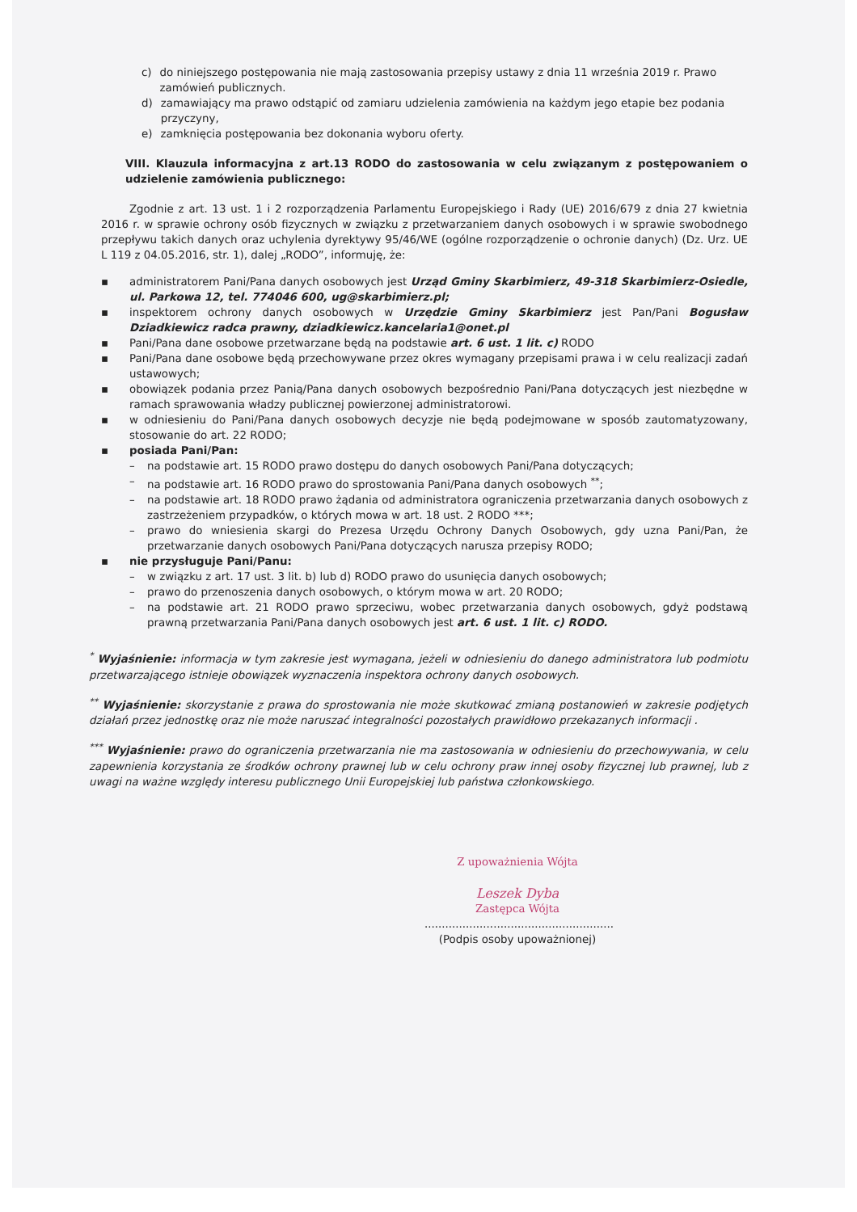c) do niniejszego postępowania nie mają zastosowania przepisy ustawy z dnia 11 września 2019 r. Prawo zamówień publicznych.
d) zamawiający ma prawo odstąpić od zamiaru udzielenia zamówienia na każdym jego etapie bez podania przyczyny,
e) zamknięcia postępowania bez dokonania wyboru oferty.
VIII. Klauzula informacyjna z art.13 RODO do zastosowania w celu związanym z postępowaniem o udzielenie zamówienia publicznego:
Zgodnie z art. 13 ust. 1 i 2 rozporządzenia Parlamentu Europejskiego i Rady (UE) 2016/679 z dnia 27 kwietnia 2016 r. w sprawie ochrony osób fizycznych w związku z przetwarzaniem danych osobowych i w sprawie swobodnego przepływu takich danych oraz uchylenia dyrektywy 95/46/WE (ogólne rozporządzenie o ochronie danych) (Dz. Urz. UE L 119 z 04.05.2016, str. 1), dalej „RODO”, informuję, że:
▪ administratorem Pani/Pana danych osobowych jest Urząd Gminy Skarbimierz, 49-318 Skarbimierz-Osiedle, ul. Parkowa 12, tel. 774046 600, ug@skarbimierz.pl;
▪ inspektorem ochrony danych osobowych w Urzędzie Gminy Skarbimierz jest Pan/Pani Bogusław Dziadkiewicz radca prawny, dziadkiewicz.kancelaria1@onet.pl
▪ Pani/Pana dane osobowe przetwarzane będą na podstawie art. 6 ust. 1 lit. c) RODO
▪ Pani/Pana dane osobowe będą przechowywane przez okres wymagany przepisami prawa i w celu realizacji zadań ustawowych;
▪ obowiązek podania przez Panią/Pana danych osobowych bezpośrednio Pani/Pana dotyczących jest niezbędne w ramach sprawowania władzy publicznej powierzonej administratorowi.
▪ w odniesieniu do Pani/Pana danych osobowych decyzje nie będą podejmowane w sposób zautomatyzowany, stosowanie do art. 22 RODO;
▪ posiada Pani/Pan:
– na podstawie art. 15 RODO prawo dostępu do danych osobowych Pani/Pana dotyczących;
– na podstawie art. 16 RODO prawo do sprostowania Pani/Pana danych osobowych <sup>**</sup>;
– na podstawie art. 18 RODO prawo żądania od administratora ograniczenia przetwarzania danych osobowych z zastrzeżeniem przypadków, o których mowa w art. 18 ust. 2 RODO ***;
– prawo do wniesienia skargi do Prezesa Urzędu Ochrony Danych Osobowych, gdy uzna Pani/Pan, że przetwarzanie danych osobowych Pani/Pana dotyczących narusza przepisy RODO;
▪ nie przysługuje Pani/Panu:
– w związku z art. 17 ust. 3 lit. b) lub d) RODO prawo do usunięcia danych osobowych;
– prawo do przenoszenia danych osobowych, o którym mowa w art. 20 RODO;
– na podstawie art. 21 RODO prawo sprzeciwu, wobec przetwarzania danych osobowych, gdyż podstawą prawną przetwarzania Pani/Pana danych osobowych jest art. 6 ust. 1 lit. c) RODO.
<sup>*</sup> Wyjaśnienie: informacja w tym zakresie jest wymagana, jeżeli w odniesieniu do danego administratora lub podmiotu przetwarzającego istnieje obowiązek wyznaczenia inspektora ochrony danych osobowych.
<sup>**</sup> Wyjaśnienie: skorzystanie z prawa do sprostowania nie może skutkować zmianą postanowień w zakresie podjętych działań przez jednostkę oraz nie może naruszać integralności pozostałych prawidłowo przekazanych informacji .
<sup>***</sup> Wyjaśnienie: prawo do ograniczenia przetwarzania nie ma zastosowania w odniesieniu do przechowywania, w celu zapewnienia korzystania ze środków ochrony prawnej lub w celu ochrony praw innej osoby fizycznej lub prawnej, lub z uwagi na ważne względy interesu publicznego Unii Europejskiej lub państwa członkowskiego.
Z upoważnienia Wójta
Leszek Dyba
Zastępca Wójta
.......................................................
(Podpis osoby upoważnionej)